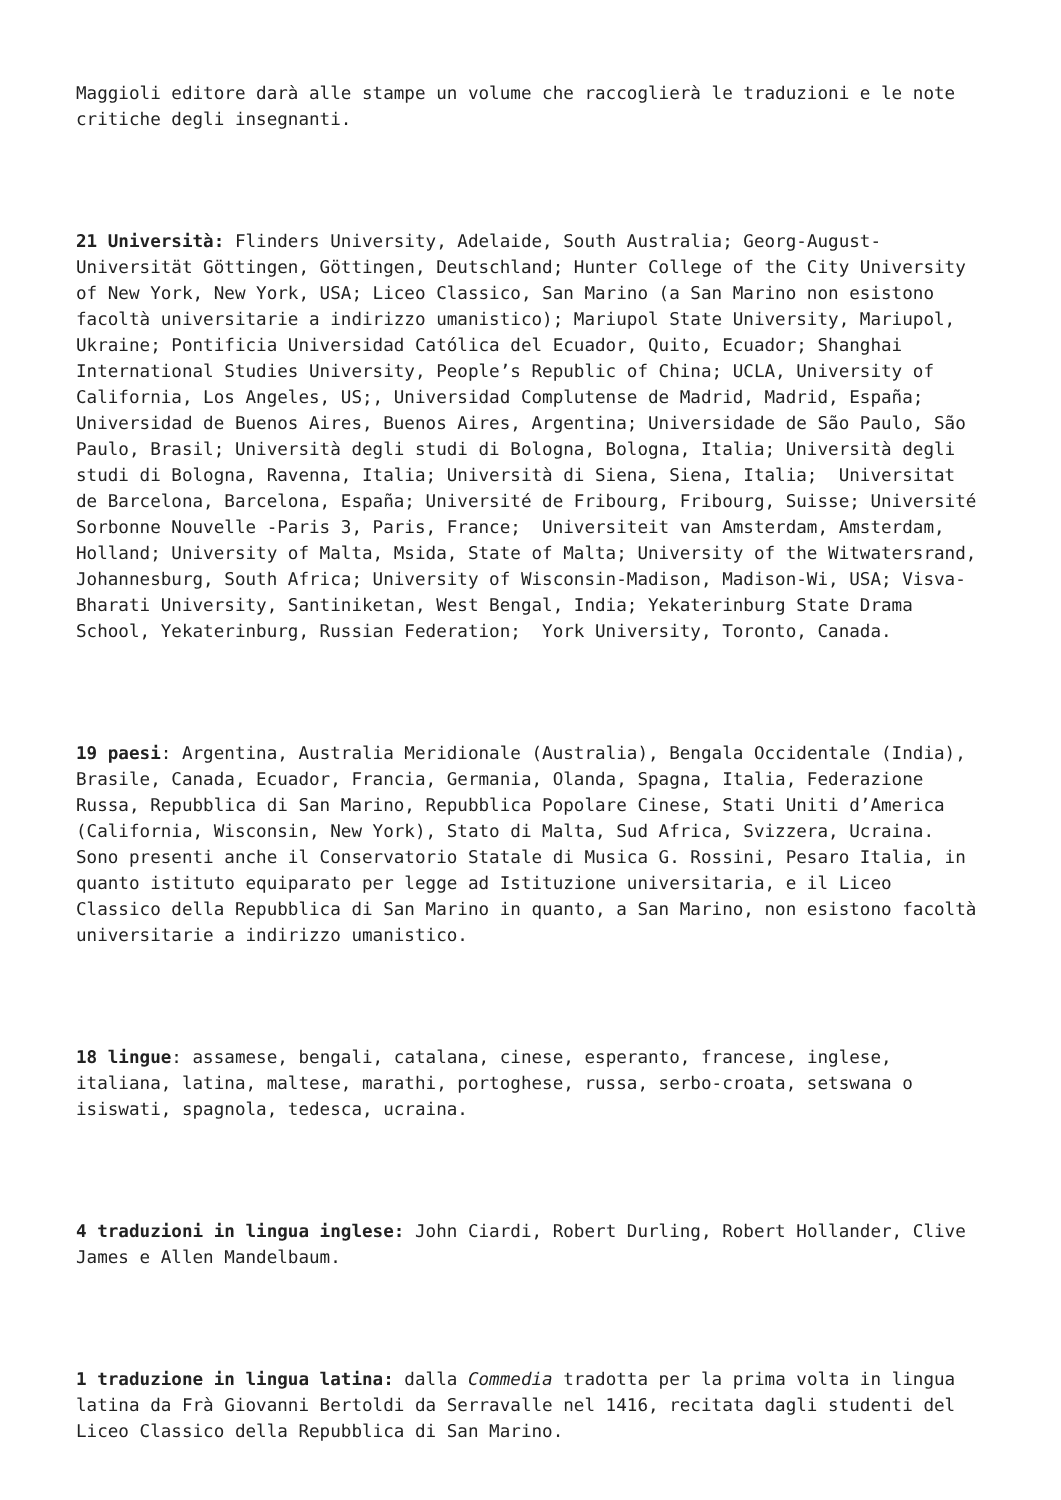Maggioli editore darà alle stampe un volume che raccoglierà le traduzioni e le note critiche degli insegnanti.
21 Università: Flinders University, Adelaide, South Australia; Georg-August-Universität Göttingen, Göttingen, Deutschland; Hunter College of the City University of New York, New York, USA; Liceo Classico, San Marino (a San Marino non esistono facoltà universitarie a indirizzo umanistico); Mariupol State University, Mariupol, Ukraine; Pontificia Universidad Católica del Ecuador, Quito, Ecuador; Shanghai International Studies University, People’s Republic of China; UCLA, University of California, Los Angeles, US;, Universidad Complutense de Madrid, Madrid, España; Universidad de Buenos Aires, Buenos Aires, Argentina; Universidade de São Paulo, São Paulo, Brasil; Università degli studi di Bologna, Bologna, Italia; Università degli studi di Bologna, Ravenna, Italia; Università di Siena, Siena, Italia; Universitat de Barcelona, Barcelona, España; Université de Fribourg, Fribourg, Suisse; Université Sorbonne Nouvelle -Paris 3, Paris, France; Universiteit van Amsterdam, Amsterdam, Holland; University of Malta, Msida, State of Malta; University of the Witwatersrand, Johannesburg, South Africa; University of Wisconsin-Madison, Madison-Wi, USA; Visva-Bharati University, Santiniketan, West Bengal, India; Yekaterinburg State Drama School, Yekaterinburg, Russian Federation; York University, Toronto, Canada.
19 paesi: Argentina, Australia Meridionale (Australia), Bengala Occidentale (India), Brasile, Canada, Ecuador, Francia, Germania, Olanda, Spagna, Italia, Federazione Russa, Repubblica di San Marino, Repubblica Popolare Cinese, Stati Uniti d’America (California, Wisconsin, New York), Stato di Malta, Sud Africa, Svizzera, Ucraina. Sono presenti anche il Conservatorio Statale di Musica G. Rossini, Pesaro Italia, in quanto istituto equiparato per legge ad Istituzione universitaria, e il Liceo Classico della Repubblica di San Marino in quanto, a San Marino, non esistono facoltà universitarie a indirizzo umanistico.
18 lingue: assamese, bengali, catalana, cinese, esperanto, francese, inglese, italiana, latina, maltese, marathi, portoghese, russa, serbo-croata, setswana o isiswati, spagnola, tedesca, ucraina.
4 traduzioni in lingua inglese: John Ciardi, Robert Durling, Robert Hollander, Clive James e Allen Mandelbaum.
1 traduzione in lingua latina: dalla Commedia tradotta per la prima volta in lingua latina da Frà Giovanni Bertoldi da Serravalle nel 1416, recitata dagli studenti del Liceo Classico della Repubblica di San Marino.